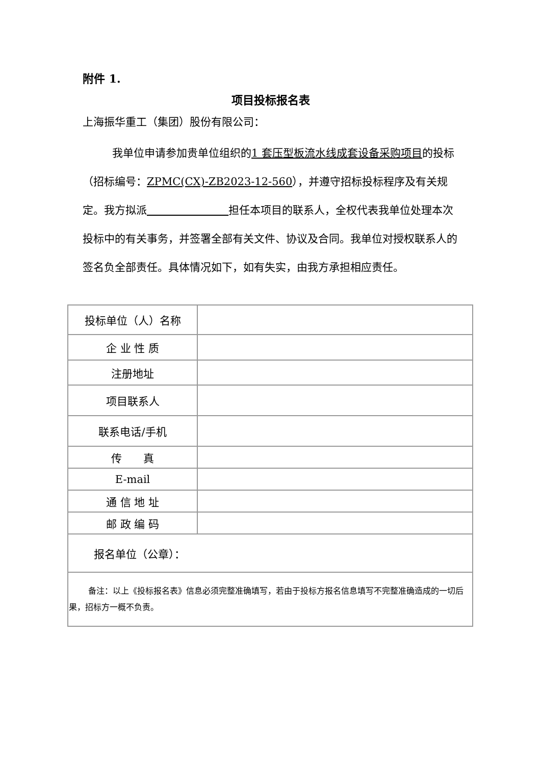附件 1.
项目投标报名表
上海振华重工（集团）股份有限公司：
我单位申请参加贵单位组织的1 套压型板流水线成套设备采购项目的投标（招标编号：ZPMC(CX)-ZB2023-12-560），并遵守招标投标程序及有关规定。我方拟派 担任本项目的联系人，全权代表我单位处理本次投标中的有关事务，并签署全部有关文件、协议及合同。我单位对授权联系人的签名负全部责任。具体情况如下，如有失实，由我方承担相应责任。
| 投标单位（人）名称 | |
| 企 业 性 质 | |
| 注册地址 | |
| 项目联系人 | |
| 联系电话/手机 | |
| 传 真 | |
| E-mail | |
| 通 信 地 址 | |
| 邮 政 编 码 | |
| 报名单位（公章）： | |
| 备注：以上《投标报名表》信息必须完整准确填写，若由于投标方报名信息填写不完整准确造成的一切后果，招标方一概不负责。 | |